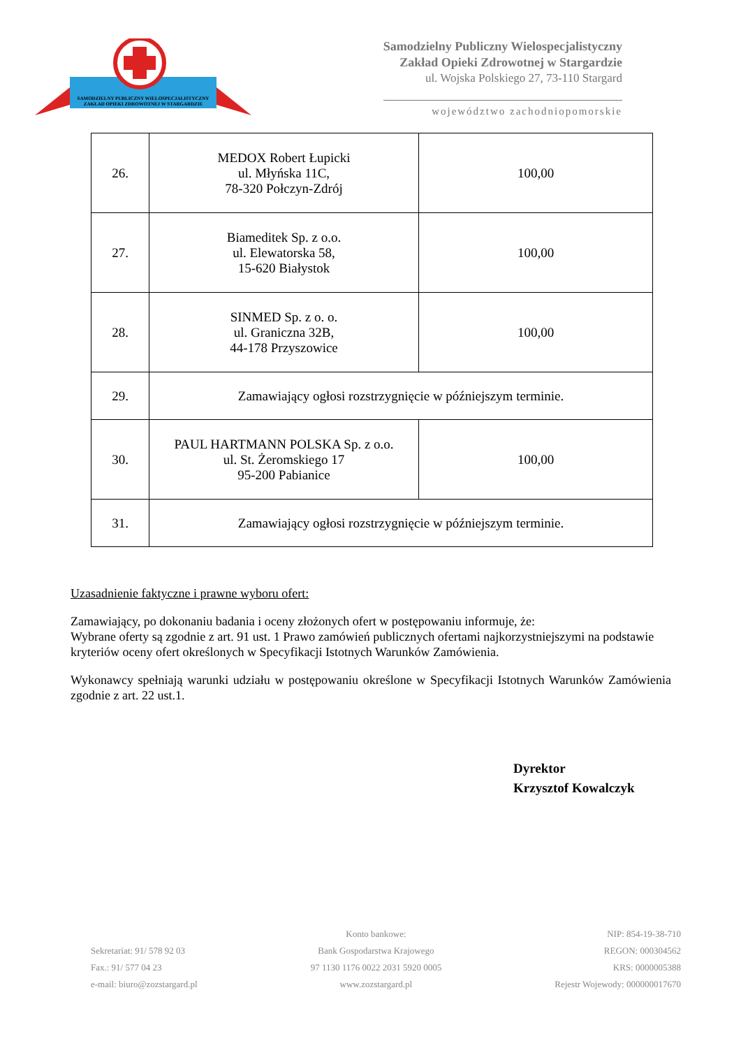SAMODZIELNY PUBLICZNY WIELOSPECJALISTYCZNY ZAKŁAD OPIEKI ZDROWOTNEJ W STARGARDZIE
Samodzielny Publiczny Wielospecjalistyczny
Zakład Opieki Zdrowotnej w Stargardzie
ul. Wojska Polskiego 27, 73-110 Stargard
województwo zachodniopomorskie
| 26. | MEDOX Robert Łupicki ul. Młyńska 11C, 78-320 Połczyn-Zdrój | 100,00 |
| 27. | Biameditek Sp. z o.o. ul. Elewatorska 58, 15-620 Białystok | 100,00 |
| 28. | SINMED Sp. z o. o. ul. Graniczna 32B, 44-178 Przyszowice | 100,00 |
| 29. | Zamawiający ogłosi rozstrzygnięcie w późniejszym terminie. | |
| 30. | PAUL HARTMANN POLSKA Sp. z o.o. ul. St. Żeromskiego 17 95-200 Pabianice | 100,00 |
| 31. | Zamawiający ogłosi rozstrzygnięcie w późniejszym terminie. | |
Uzasadnienie faktyczne i prawne wyboru ofert:
Zamawiający, po dokonaniu badania i oceny złożonych ofert w postępowaniu informuje, że:
Wybrane oferty są zgodnie z art. 91 ust. 1 Prawo zamówień publicznych ofertami najkorzystniejszymi na podstawie kryteriów oceny ofert określonych w Specyfikacji Istotnych Warunków Zamówienia.
Wykonawcy spełniają warunki udziału w postępowaniu określone w Specyfikacji Istotnych Warunków Zamówienia zgodnie z art. 22 ust.1.
Dyrektor
Krzysztof Kowalczyk
Sekretariat: 91/ 578 92 03
Fax.: 91/ 577 04 23
e-mail: biuro@zozstargard.pl
Konto bankowe:
Bank Gospodarstwa Krajowego
97 1130 1176 0022 2031 5920 0005
www.zozstargard.pl
NIP: 854-19-38-710
REGON: 000304562
KRS: 0000005388
Rejestr Wojewody: 000000017670